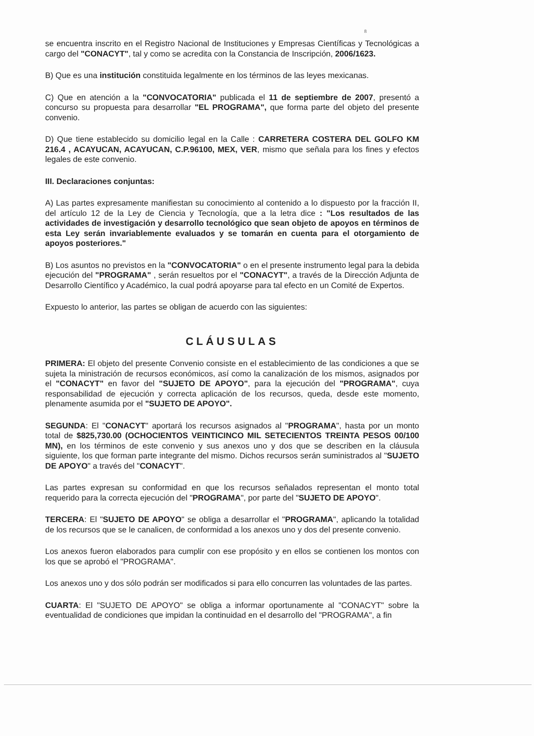8
se encuentra inscrito en el Registro Nacional de Instituciones y Empresas Científicas y Tecnológicas a cargo del "CONACYT", tal y como se acredita con la Constancia de Inscripción, 2006/1623.
B) Que es una institución constituida legalmente en los términos de las leyes mexicanas.
C) Que en atención a la "CONVOCATORIA" publicada el 11 de septiembre de 2007, presentó a concurso su propuesta para desarrollar "EL PROGRAMA", que forma parte del objeto del presente convenio.
D) Que tiene establecido su domicilio legal en la Calle : CARRETERA COSTERA DEL GOLFO KM 216.4 , ACAYUCAN, ACAYUCAN, C.P.96100, MEX, VER, mismo que señala para los fines y efectos legales de este convenio.
III. Declaraciones conjuntas:
A) Las partes expresamente manifiestan su conocimiento al contenido a lo dispuesto por la fracción II, del artículo 12 de la Ley de Ciencia y Tecnología, que a la letra dice : "Los resultados de las actividades de investigación y desarrollo tecnológico que sean objeto de apoyos en términos de esta Ley serán invariablemente evaluados y se tomarán en cuenta para el otorgamiento de apoyos posteriores."
B) Los asuntos no previstos en la "CONVOCATORIA" o en el presente instrumento legal para la debida ejecución del "PROGRAMA" , serán resueltos por el "CONACYT", a través de la Dirección Adjunta de Desarrollo Científico y Académico, la cual podrá apoyarse para tal efecto en un Comité de Expertos.
Expuesto lo anterior, las partes se obligan de acuerdo con las siguientes:
CLÁUSULAS
PRIMERA: El objeto del presente Convenio consiste en el establecimiento de las condiciones a que se sujeta la ministración de recursos económicos, así como la canalización de los mismos, asignados por el "CONACYT" en favor del "SUJETO DE APOYO", para la ejecución del "PROGRAMA", cuya responsabilidad de ejecución y correcta aplicación de los recursos, queda, desde este momento, plenamente asumida por el "SUJETO DE APOYO".
SEGUNDA: El "CONACYT" aportará los recursos asignados al "PROGRAMA", hasta por un monto total de $825,730.00 (OCHOCIENTOS VEINTICINCO MIL SETECIENTOS TREINTA PESOS 00/100 MN), en los términos de este convenio y sus anexos uno y dos que se describen en la cláusula siguiente, los que forman parte integrante del mismo. Dichos recursos serán suministrados al "SUJETO DE APOYO" a través del "CONACYT".
Las partes expresan su conformidad en que los recursos señalados representan el monto total requerido para la correcta ejecución del "PROGRAMA", por parte del "SUJETO DE APOYO".
TERCERA: El "SUJETO DE APOYO" se obliga a desarrollar el "PROGRAMA", aplicando la totalidad de los recursos que se le canalicen, de conformidad a los anexos uno y dos del presente convenio.
Los anexos fueron elaborados para cumplir con ese propósito y en ellos se contienen los montos con los que se aprobó el "PROGRAMA".
Los anexos uno y dos sólo podrán ser modificados si para ello concurren las voluntades de las partes.
CUARTA: El "SUJETO DE APOYO" se obliga a informar oportunamente al "CONACYT" sobre la eventualidad de condiciones que impidan la continuidad en el desarrollo del "PROGRAMA", a fin